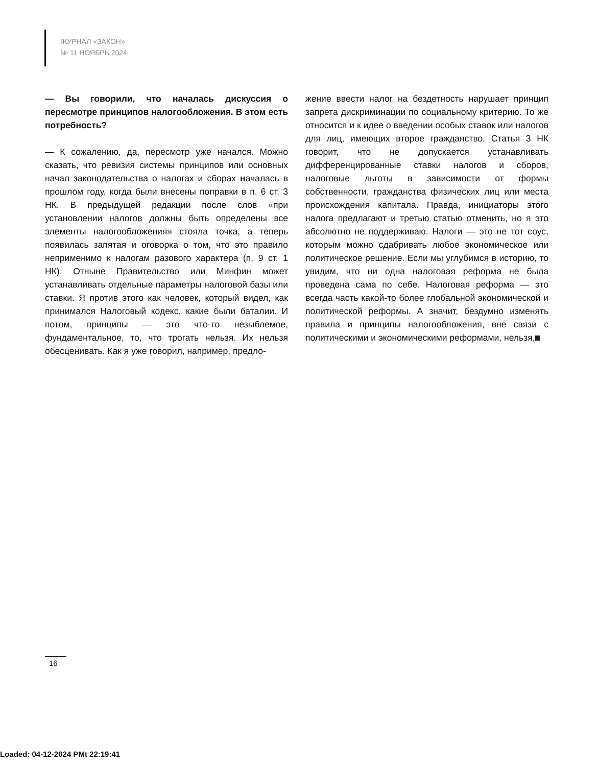ЖУРНАЛ «ЗАКОН»
№ 11 НОЯБРЬ 2024
— Вы говорили, что началась дискуссия о пересмотре принципов налогообложения. В этом есть потребность?
— К сожалению, да, пересмотр уже начался. Можно сказать, что ревизия системы принципов или основных начал законодательства о налогах и сборах началась в прошлом году, когда были внесены поправки в п. 6 ст. 3 НК. В предыдущей редакции после слов «при установлении налогов должны быть определены все элементы налогообложения» стояла точка, а теперь появилась запятая и оговорка о том, что это правило неприменимо к налогам разового характера (п. 9 ст. 1 НК). Отныне Правительство или Минфин может устанавливать отдельные параметры налоговой базы или ставки. Я против этого как человек, который видел, как принимался Налоговый кодекс, какие были баталии. И потом, принципы — это что-то незыблемое, фундаментальное, то, что трогать нельзя. Их нельзя обесценивать. Как я уже говорил, например, предло-
жение ввести налог на бездетность нарушает принцип запрета дискриминации по социальному критерию. То же относится и к идее о введении особых ставок или налогов для лиц, имеющих второе гражданство. Статья 3 НК говорит, что не допускается устанавливать дифференцированные ставки налогов и сборов, налоговые льготы в зависимости от формы собственности, гражданства физических лиц или места происхождения капитала. Правда, инициаторы этого налога предлагают и третью статью отменить, но я это абсолютно не поддерживаю. Налоги — это не тот соус, которым можно сдабривать любое экономическое или политическое решение. Если мы углубимся в историю, то увидим, что ни одна налоговая реформа не была проведена сама по себе. Налоговая реформа — это всегда часть какой-то более глобальной экономической и политической реформы. А значит, бездумно изменять правила и принципы налогообложения, вне связи с политическими и экономическими реформами, нельзя.
16
Loaded: 04-12-2024 PMt 22:19:41